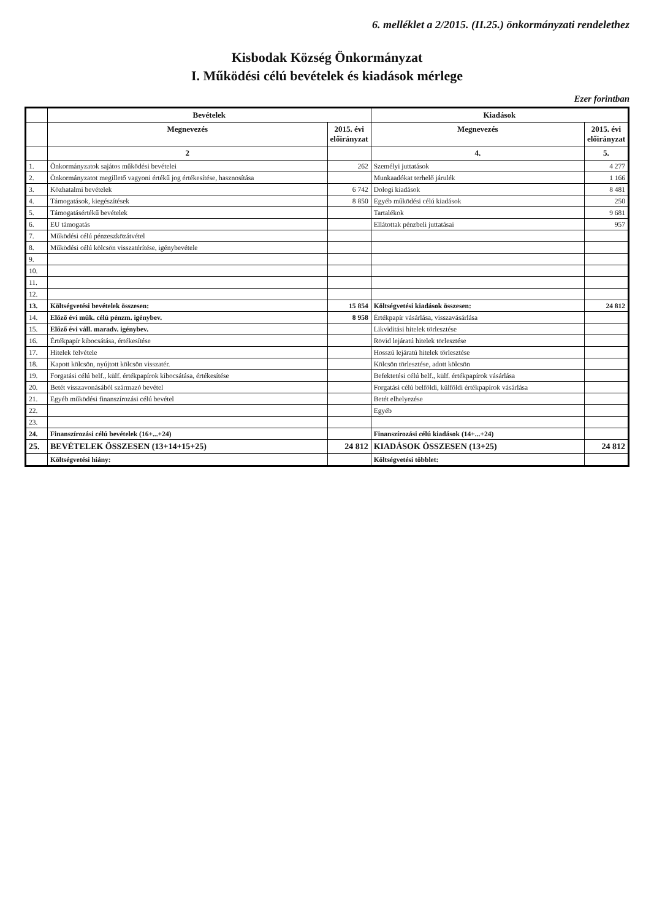6. melléklet a 2/2015. (II.25.) önkormányzati rendelethez
Kisbodak Község Önkormányzat
I. Működési célú bevételek és kiadások mérlege
Ezer forintban
| | Bevételek | | Kiadások | |
| --- | --- | --- | --- | --- |
| | Megnevezés | 2015. évi előirányzat | Megnevezés | 2015. évi előirányzat |
| | 2 | | 4. | 5. |
| 1. | Önkormányzatok sajátos működési bevételei | 262 | Személyi juttatások | 4 277 |
| 2. | Önkormányzatot megillető vagyoni értékű jog értékesítése, hasznosítása | | Munkaadókat terhelő járulék | 1 166 |
| 3. | Közhatalmi bevételek | 6 742 | Dologi kiadások | 8 481 |
| 4. | Támogatások, kiegészítések | 8 850 | Egyéb működési célú kiadások | 250 |
| 5. | Támogatásértékű bevételek | | Tartalékok | 9 681 |
| 6. | EU támogatás | | Ellátottak pénzbeli juttatásai | 957 |
| 7. | Működési célú pénzeszközátvétel | | | |
| 8. | Működési célú kölcsön visszatérítése, igénybevétele | | | |
| 9. | | | | |
| 10. | | | | |
| 11. | | | | |
| 12. | | | | |
| 13. | Költségvetési bevételek összesen: | 15 854 | Költségvetési kiadások összesen: | 24 812 |
| 14. | Előző évi műk. célú pénzm. igénybev. | 8 958 | Értékpapír vásárlása, visszavásárlása | |
| 15. | Előző évi váll. maradv. igénybev. | | Likviditási hitelek törlesztése | |
| 16. | Értékpapír kibocsátása, értékesítése | | Rövid lejáratú hitelek törlesztése | |
| 17. | Hitelek felvétele | | Hosszú lejáratú hitelek törlesztése | |
| 18. | Kapott kölcsön, nyújtott kölcsön visszatér. | | Kölcsön törlesztése, adott kölcsön | |
| 19. | Forgatási célú belf., külf. értékpapírok kibocsátása, értékesítése | | Befektetési célú belf., külf. értékpapírok vásárlása | |
| 20. | Betét visszavonásából származó bevétel | | Forgatási célú belföldi, külföldi értékpapírok vásárlása | |
| 21. | Egyéb működési finanszírozási célú bevétel | | Betét elhelyezése | |
| 22. | | | Egyéb | |
| 23. | | | | |
| 24. | Finanszírozási célú bevételek (16+...+24) | | Finanszírozási célú kiadások (14+...+24) | |
| 25. | BEVÉTELEK ÖSSZESEN (13+14+15+25) | 24 812 | KIADÁSOK ÖSSZESEN (13+25) | 24 812 |
| | Költségvetési hiány: | | Költségvetési többlet: | |